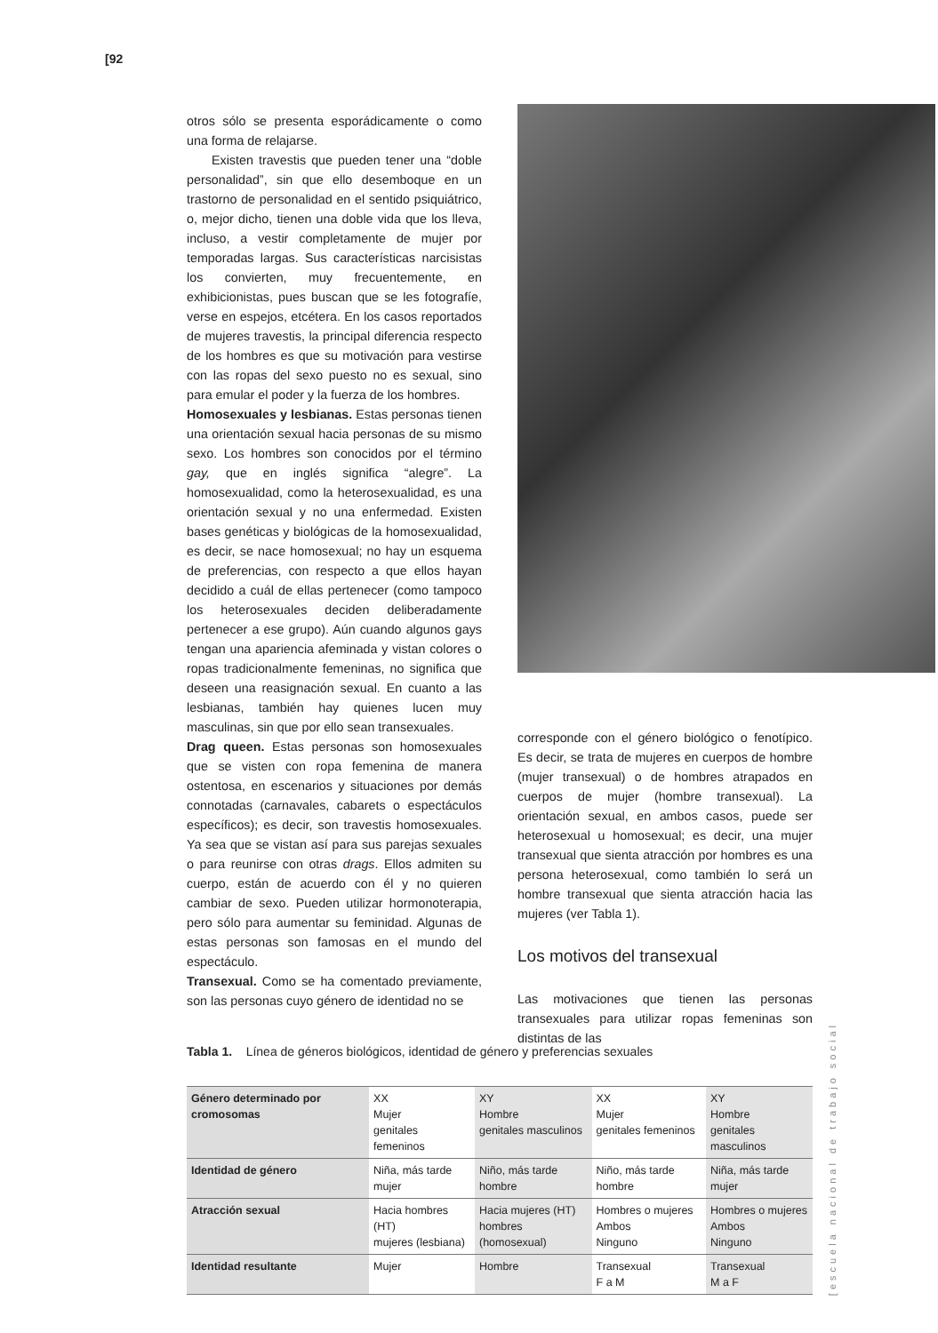[92
otros sólo se presenta esporádicamente o como una forma de relajarse.
Existen travestis que pueden tener una “doble personalidad”, sin que ello desemboque en un trastorno de personalidad en el sentido psiquiátrico, o, mejor dicho, tienen una doble vida que los lleva, incluso, a vestir completamente de mujer por temporadas largas. Sus características narcisistas los convierten, muy frecuentemente, en exhibicionistas, pues buscan que se les fotografíe, verse en espejos, etcétera. En los casos reportados de mujeres travestis, la principal diferencia respecto de los hombres es que su motivación para vestirse con las ropas del sexo puesto no es sexual, sino para emular el poder y la fuerza de los hombres.
Homosexuales y lesbianas. Estas personas tienen una orientación sexual hacia personas de su mismo sexo. Los hombres son conocidos por el término gay, que en inglés significa “alegre”. La homosexualidad, como la heterosexualidad, es una orientación sexual y no una enfermedad. Existen bases genéticas y biológicas de la homosexualidad, es decir, se nace homosexual; no hay un esquema de preferencias, con respecto a que ellos hayan decidido a cuál de ellas pertenecer (como tampoco los heterosexuales deciden deliberadamente pertenecer a ese grupo). Aún cuando algunos gays tengan una apariencia afeminada y vistan colores o ropas tradicionalmente femeninas, no significa que deseen una reasignación sexual. En cuanto a las lesbianas, también hay quienes lucen muy masculinas, sin que por ello sean transexuales.
Drag queen. Estas personas son homosexuales que se visten con ropa femenina de manera ostentosa, en escenarios y situaciones por demás connotadas (carnavales, cabarets o espectáculos específicos); es decir, son travestis homosexuales. Ya sea que se vistan así para sus parejas sexuales o para reunirse con otras drags. Ellos admiten su cuerpo, están de acuerdo con él y no quieren cambiar de sexo. Pueden utilizar hormonoterapia, pero sólo para aumentar su feminidad. Algunas de estas personas son famosas en el mundo del espectáculo.
Transexual. Como se ha comentado previamente, son las personas cuyo género de identidad no se
corresponde con el género biológico o fenotípico. Es decir, se trata de mujeres en cuerpos de hombre (mujer transexual) o de hombres atrapados en cuerpos de mujer (hombre transexual). La orientación sexual, en ambos casos, puede ser heterosexual u homosexual; es decir, una mujer transexual que sienta atracción por hombres es una persona heterosexual, como también lo será un hombre transexual que sienta atracción hacia las mujeres (ver Tabla 1).
Los motivos del transexual
Las motivaciones que tienen las personas transexuales para utilizar ropas femeninas son distintas de las
Tabla 1. Línea de géneros biológicos, identidad de género y preferencias sexuales
| Género determinado por cromosomas | XX Mujer genitales femeninos | XY Hombre genitales masculinos | XX Mujer genitales femeninos | XY Hombre genitales masculinos |
| Identidad de género | Niña, más tarde mujer | Niño, más tarde hombre | Niño, más tarde hombre | Niña, más tarde mujer |
| Atracción sexual | Hacia hombres (HT) mujeres (lesbiana) | Hacia mujeres (HT) hombres (homosexual) | Hombres o mujeres Ambos Ninguno | Hombres o mujeres Ambos Ninguno |
| Identidad resultante | Mujer | Hombre | Transexual F a M | Transexual M a F |
[escuela nacional de trabajo social